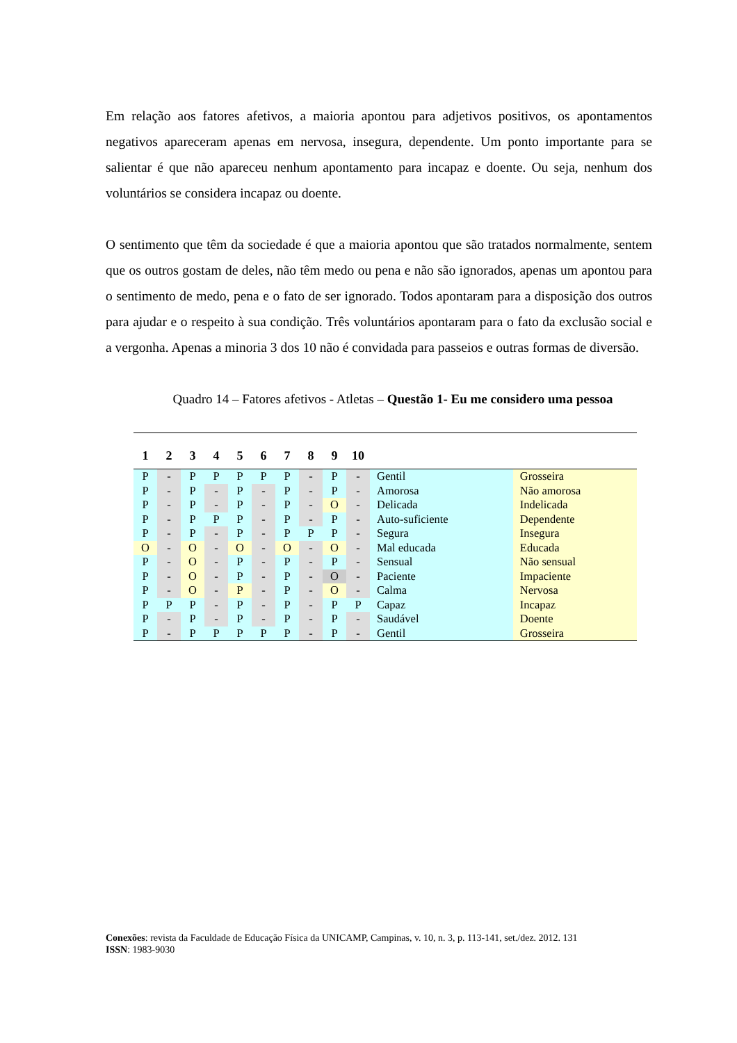Em relação aos fatores afetivos, a maioria apontou para adjetivos positivos, os apontamentos negativos apareceram apenas em nervosa, insegura, dependente. Um ponto importante para se salientar é que não apareceu nenhum apontamento para incapaz e doente. Ou seja, nenhum dos voluntários se considera incapaz ou doente.
O sentimento que têm da sociedade é que a maioria apontou que são tratados normalmente, sentem que os outros gostam de deles, não têm medo ou pena e não são ignorados, apenas um apontou para o sentimento de medo, pena e o fato de ser ignorado. Todos apontaram para a disposição dos outros para ajudar e o respeito à sua condição. Três voluntários apontaram para o fato da exclusão social e a vergonha. Apenas a minoria 3 dos 10 não é convidada para passeios e outras formas de diversão.
Quadro 14 – Fatores afetivos - Atletas – Questão 1- Eu me considero uma pessoa
| 1 | 2 | 3 | 4 | 5 | 6 | 7 | 8 | 9 | 10 | | |
| --- | --- | --- | --- | --- | --- | --- | --- | --- | --- | --- | --- |
| P | - | P | P | P | P | P | - | P | - | Gentil | Grosseira |
| P | - | P | - | P | - | P | - | P | - | Amorosa | Não amorosa |
| P | - | P | - | P | - | P | - | O | - | Delicada | Indelicada |
| P | - | P | P | P | - | P | - | P | - | Auto-suficiente | Dependente |
| P | - | P | - | P | - | P | P | P | - | Segura | Insegura |
| O | - | O | - | O | - | O | - | O | - | Mal educada | Educada |
| P | - | O | - | P | - | P | - | P | - | Sensual | Não sensual |
| P | - | O | - | P | - | P | - | O | - | Paciente | Impaciente |
| P | - | O | - | P | - | P | - | O | - | Calma | Nervosa |
| P | P | P | - | P | - | P | - | P | P | Capaz | Incapaz |
| P | - | P | - | P | - | P | - | P | - | Saudável | Doente |
| P | - | P | P | P | P | P | - | P | - | Gentil | Grosseira |
Conexões: revista da Faculdade de Educação Física da UNICAMP, Campinas, v. 10, n. 3, p. 113-141, set./dez. 2012. 131
ISSN: 1983-9030